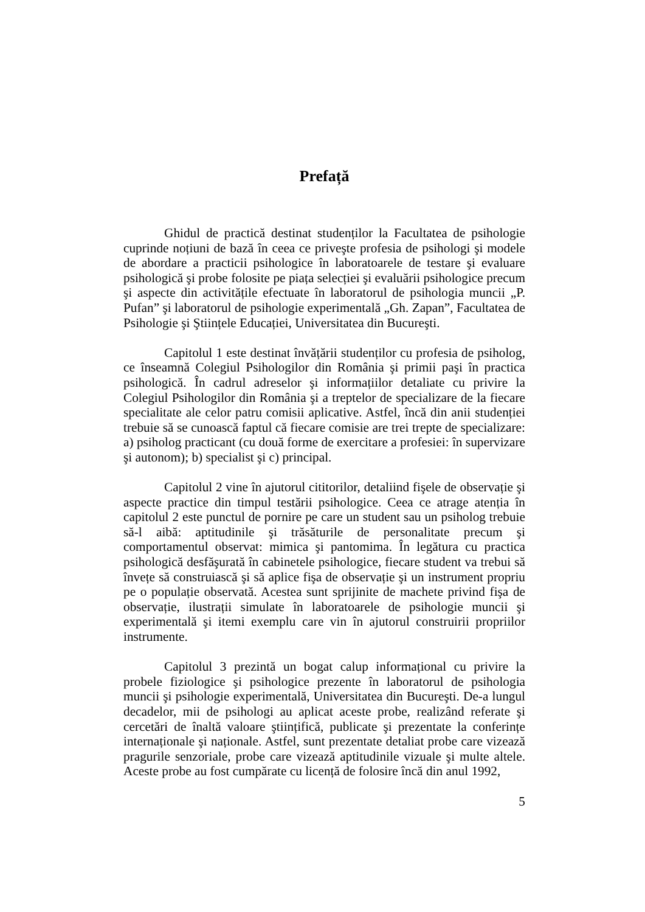Prefață
Ghidul de practică destinat studenților la Facultatea de psihologie cuprinde noțiuni de bază în ceea ce priveşte profesia de psihologi şi modele de abordare a practicii psihologice în laboratoarele de testare şi evaluare psihologică şi probe folosite pe piața selecției şi evaluării psihologice precum şi aspecte din activitățile efectuate în laboratorul de psihologia muncii „P. Pufan” şi laboratorul de psihologie experimentală „Gh. Zapan”, Facultatea de Psihologie şi Ştiințele Educației, Universitatea din Bucureşti.
Capitolul 1 este destinat învățării studenților cu profesia de psiholog, ce înseamnă Colegiul Psihologilor din România şi primii paşi în practica psihologică. În cadrul adreselor şi informațiilor detaliate cu privire la Colegiul Psihologilor din România şi a treptelor de specializare de la fiecare specialitate ale celor patru comisii aplicative. Astfel, încă din anii studenției trebuie să se cunoască faptul că fiecare comisie are trei trepte de specializare: a) psiholog practicant (cu două forme de exercitare a profesiei: în supervizare şi autonom); b) specialist şi c) principal.
Capitolul 2 vine în ajutorul cititorilor, detaliind fişele de observație şi aspecte practice din timpul testării psihologice. Ceea ce atrage atenția în capitolul 2 este punctul de pornire pe care un student sau un psiholog trebuie să-l aibă: aptitudinile şi trăsăturile de personalitate precum şi comportamentul observat: mimica şi pantomima. În legătura cu practica psihologică desfăşurată în cabinetele psihologice, fiecare student va trebui să învețe să construiască şi să aplice fişa de observație şi un instrument propriu pe o populație observată. Acestea sunt sprijinite de machete privind fişa de observație, ilustrații simulate în laboratoarele de psihologie muncii şi experimentală şi itemi exemplu care vin în ajutorul construirii propriilor instrumente.
Capitolul 3 prezintă un bogat calup informațional cu privire la probele fiziologice şi psihologice prezente în laboratorul de psihologia muncii şi psihologie experimentală, Universitatea din Bucureşti. De-a lungul decadelor, mii de psihologi au aplicat aceste probe, realizând referate şi cercetări de înaltă valoare ştiințifică, publicate şi prezentate la conferințe internaționale şi naționale. Astfel, sunt prezentate detaliat probe care vizează pragurile senzoriale, probe care vizează aptitudinile vizuale şi multe altele. Aceste probe au fost cumpărate cu licență de folosire încă din anul 1992,
5